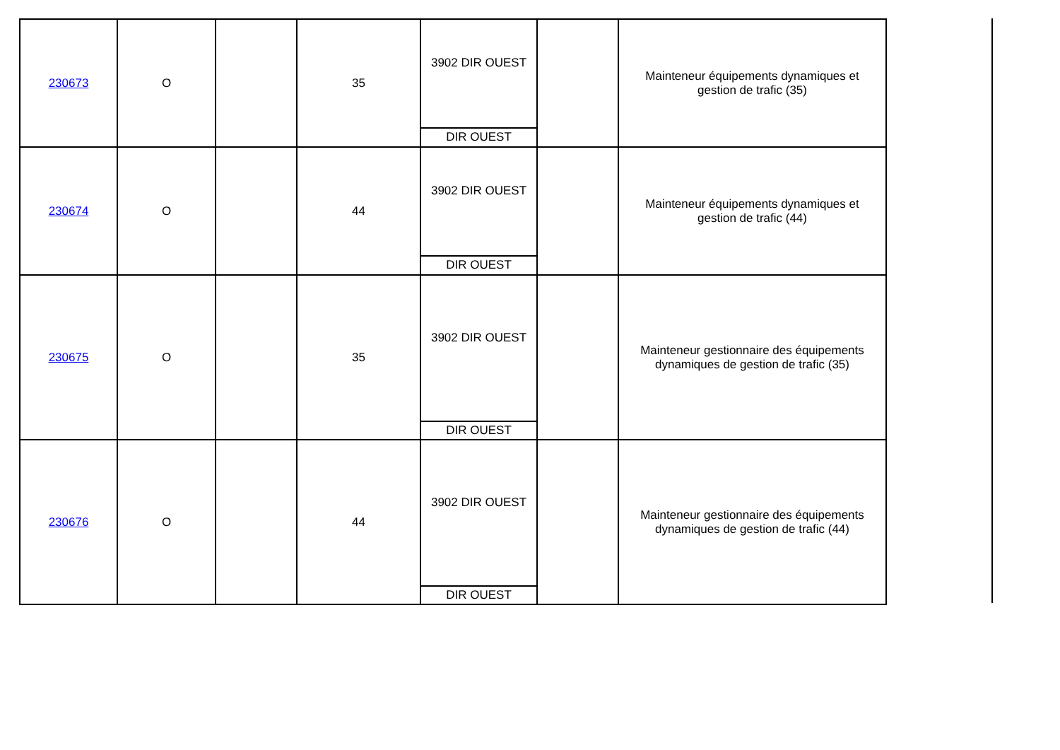| 230673 | O | | 35 | 3902 DIR OUEST DIR OUEST | | Mainteneur équipements dynamiques et gestion de trafic (35) |
| 230674 | O | | 44 | 3902 DIR OUEST DIR OUEST | | Mainteneur équipements dynamiques et gestion de trafic (44) |
| 230675 | O | | 35 | 3902 DIR OUEST DIR OUEST | | Mainteneur gestionnaire des équipements dynamiques de gestion de trafic (35) |
| 230676 | O | | 44 | 3902 DIR OUEST DIR OUEST | | Mainteneur gestionnaire des équipements dynamiques de gestion de trafic (44) |